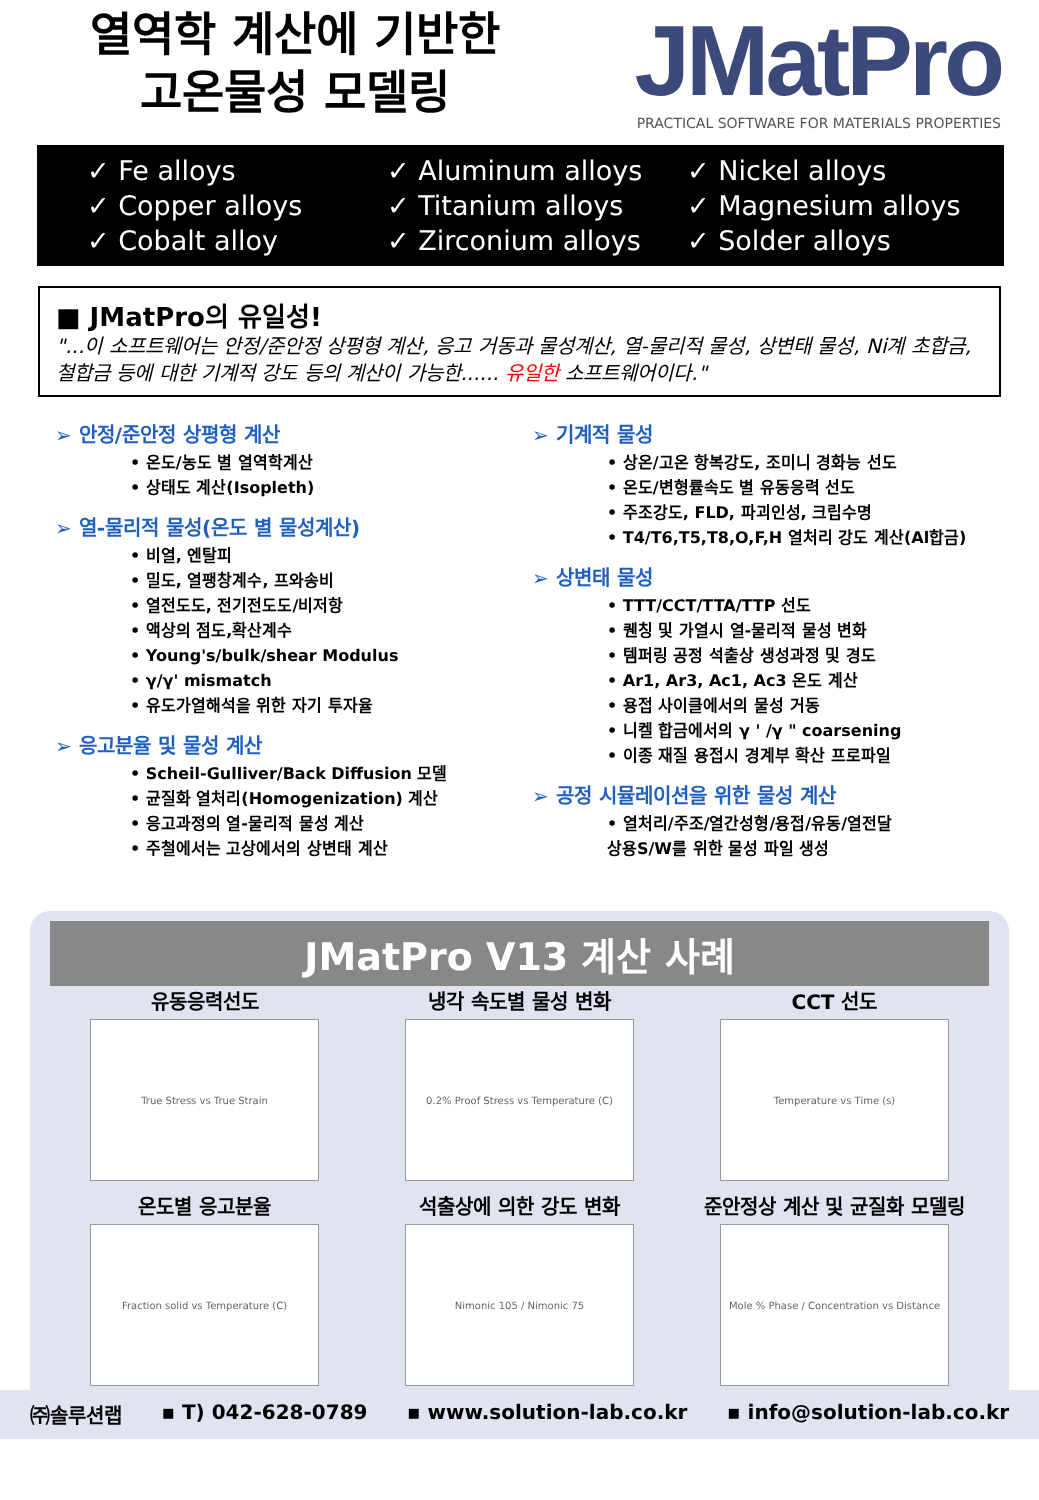열역학 계산에 기반한
고온물성 모델링
JMatPro
PRACTICAL SOFTWARE FOR MATERIALS PROPERTIES
✓ Fe alloys
✓ Copper alloys
✓ Cobalt alloy
✓ Aluminum alloys
✓ Titanium alloys
✓ Zirconium alloys
✓ Nickel alloys
✓ Magnesium alloys
✓ Solder alloys
■ JMatPro의 유일성!
"...이 소프트웨어는 안정/준안정 상평형 계산, 응고 거동과 물성계산, 열-물리적 물성, 상변태 물성, Ni계 초합금, 철합금 등에 대한 기계적 강도 등의 계산이 가능한...... 유일한 소프트웨어이다."
➢ 안정/준안정 상평형 계산
• 온도/농도 별 열역학계산
• 상태도 계산(Isopleth)
➢ 열-물리적 물성(온도 별 물성계산)
• 비열, 엔탈피
• 밀도, 열팽창계수, 프와송비
• 열전도도, 전기전도도/비저항
• 액상의 점도,확산계수
• Young's/bulk/shear Modulus
• γ/γ' mismatch
• 유도가열해석을 위한 자기 투자율
➢ 응고분율 및 물성 계산
• Scheil-Gulliver/Back Diffusion 모델
• 균질화 열처리(Homogenization) 계산
• 응고과정의 열-물리적 물성 계산
• 주철에서는 고상에서의 상변태 계산
➢ 기계적 물성
• 상온/고온 항복강도, 조미니 경화능 선도
• 온도/변형률속도 별 유동응력 선도
• 주조강도, FLD, 파괴인성, 크립수명
• T4/T6,T5,T8,O,F,H 열처리 강도 계산(Al합금)
➢ 상변태 물성
• TTT/CCT/TTA/TTP 선도
• 퀜칭 및 가열시 열-물리적 물성 변화
• 템퍼링 공정 석출상 생성과정 및 경도
• Ar1, Ar3, Ac1, Ac3 온도 계산
• 용접 사이클에서의 물성 거동
• 니켈 합금에서의 γ ' /γ " coarsening
• 이종 재질 용접시 경계부 확산 프로파일
➢ 공정 시뮬레이션을 위한 물성 계산
• 열처리/주조/열간성형/용접/유동/열전달
상용S/W를 위한 물성 파일 생성
JMatPro V13 계산 사례
유동응력선도
True Stress vs True Strain
냉각 속도별 물성 변화
0.2% Proof Stress vs Temperature (C)
CCT 선도
Temperature vs Time (s)
온도별 응고분율
Fraction solid vs Temperature (C)
석출상에 의한 강도 변화
Nimonic 105 / Nimonic 75
준안정상 계산 및 균질화 모델링
Mole % Phase / Concentration vs Distance
㈜솔루션랩 ▪ T) 042-628-0789 ▪ www.solution-lab.co.kr ▪ info@solution-lab.co.kr